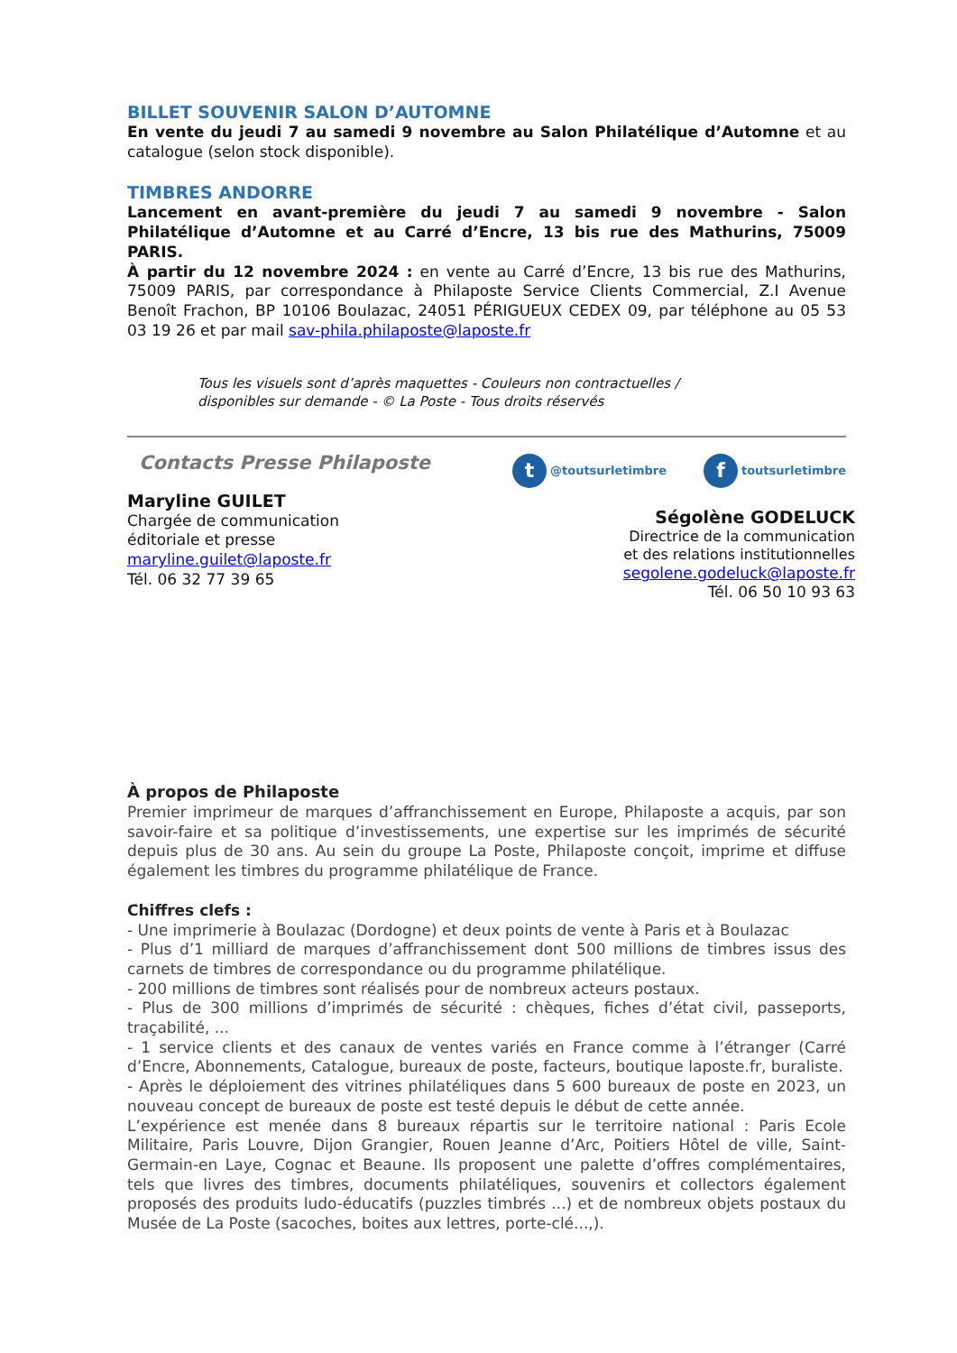BILLET SOUVENIR SALON D’AUTOMNE
En vente du jeudi 7 au samedi 9 novembre au Salon Philatélique d’Automne et au catalogue (selon stock disponible).
TIMBRES ANDORRE
Lancement en avant-première du jeudi 7 au samedi 9 novembre - Salon Philatélique d’Automne et au Carré d’Encre, 13 bis rue des Mathurins, 75009 PARIS.
À partir du 12 novembre 2024 : en vente au Carré d’Encre, 13 bis rue des Mathurins, 75009 PARIS, par correspondance à Philaposte Service Clients Commercial, Z.I Avenue Benoît Frachon, BP 10106 Boulazac, 24051 PÉRIGUEUX CEDEX 09, par téléphone au 05 53 03 19 26 et par mail sav-phila.philaposte@laposte.fr
Tous les visuels sont d’après maquettes - Couleurs non contractuelles /
disponibles sur demande - © La Poste - Tous droits réservés
Contacts Presse Philaposte
Maryline GUILET
Chargée de communication
éditoriale et presse
maryline.guilet@laposte.fr
Tél. 06 32 77 39 65
t @toutsurletimbre f toutsurletimbre
Ségolène GODELUCK
Directrice de la communication
et des relations institutionnelles
segolene.godeluck@laposte.fr
Tél. 06 50 10 93 63
À propos de Philaposte
Premier imprimeur de marques d’affranchissement en Europe, Philaposte a acquis, par son savoir-faire et sa politique d’investissements, une expertise sur les imprimés de sécurité depuis plus de 30 ans. Au sein du groupe La Poste, Philaposte conçoit, imprime et diffuse également les timbres du programme philatélique de France.
Chiffres clefs :
- Une imprimerie à Boulazac (Dordogne) et deux points de vente à Paris et à Boulazac
- Plus d’1 milliard de marques d’affranchissement dont 500 millions de timbres issus des carnets de timbres de correspondance ou du programme philatélique.
- 200 millions de timbres sont réalisés pour de nombreux acteurs postaux.
- Plus de 300 millions d’imprimés de sécurité : chèques, fiches d’état civil, passeports, traçabilité, ...
- 1 service clients et des canaux de ventes variés en France comme à l’étranger (Carré d’Encre, Abonnements, Catalogue, bureaux de poste, facteurs, boutique laposte.fr, buraliste.
- Après le déploiement des vitrines philatéliques dans 5 600 bureaux de poste en 2023, un nouveau concept de bureaux de poste est testé depuis le début de cette année.
L’expérience est menée dans 8 bureaux répartis sur le territoire national : Paris Ecole Militaire, Paris Louvre, Dijon Grangier, Rouen Jeanne d’Arc, Poitiers Hôtel de ville, Saint-Germain-en Laye, Cognac et Beaune. Ils proposent une palette d’offres complémentaires, tels que livres des timbres, documents philatéliques, souvenirs et collectors également proposés des produits ludo-éducatifs (puzzles timbrés ...) et de nombreux objets postaux du Musée de La Poste (sacoches, boites aux lettres, porte-clé...,).